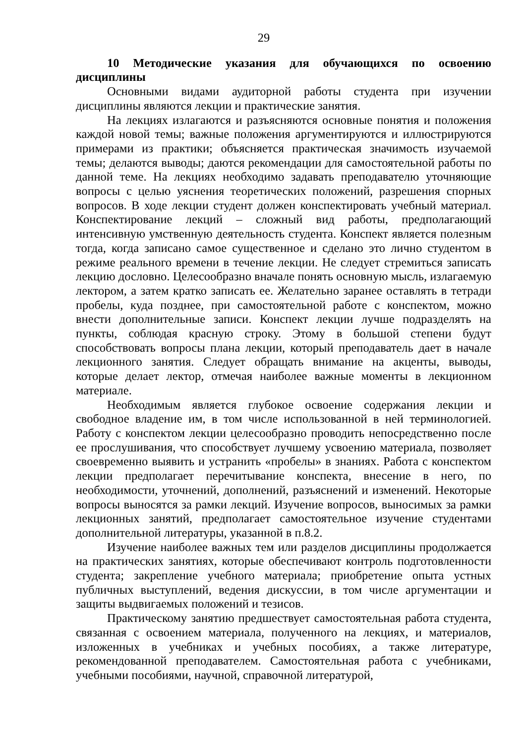29
10 Методические указания для обучающихся по освоению дисциплины
Основными видами аудиторной работы студента при изучении дисциплины являются лекции и практические занятия.
На лекциях излагаются и разъясняются основные понятия и положения каждой новой темы; важные положения аргументируются и иллюстрируются примерами из практики; объясняется практическая значимость изучаемой темы; делаются выводы; даются рекомендации для самостоятельной работы по данной теме. На лекциях необходимо задавать преподавателю уточняющие вопросы с целью уяснения теоретических положений, разрешения спорных вопросов. В ходе лекции студент должен конспектировать учебный материал. Конспектирование лекций – сложный вид работы, предполагающий интенсивную умственную деятельность студента. Конспект является полезным тогда, когда записано самое существенное и сделано это лично студентом в режиме реального времени в течение лекции. Не следует стремиться записать лекцию дословно. Целесообразно вначале понять основную мысль, излагаемую лектором, а затем кратко записать ее. Желательно заранее оставлять в тетради пробелы, куда позднее, при самостоятельной работе с конспектом, можно внести дополнительные записи. Конспект лекции лучше подразделять на пункты, соблюдая красную строку. Этому в большой степени будут способствовать вопросы плана лекции, который преподаватель дает в начале лекционного занятия. Следует обращать внимание на акценты, выводы, которые делает лектор, отмечая наиболее важные моменты в лекционном материале.
Необходимым является глубокое освоение содержания лекции и свободное владение им, в том числе использованной в ней терминологией. Работу с конспектом лекции целесообразно проводить непосредственно после ее прослушивания, что способствует лучшему усвоению материала, позволяет своевременно выявить и устранить «пробелы» в знаниях. Работа с конспектом лекции предполагает перечитывание конспекта, внесение в него, по необходимости, уточнений, дополнений, разъяснений и изменений. Некоторые вопросы выносятся за рамки лекций. Изучение вопросов, выносимых за рамки лекционных занятий, предполагает самостоятельное изучение студентами дополнительной литературы, указанной в п.8.2.
Изучение наиболее важных тем или разделов дисциплины продолжается на практических занятиях, которые обеспечивают контроль подготовленности студента; закрепление учебного материала; приобретение опыта устных публичных выступлений, ведения дискуссии, в том числе аргументации и защиты выдвигаемых положений и тезисов.
Практическому занятию предшествует самостоятельная работа студента, связанная с освоением материала, полученного на лекциях, и материалов, изложенных в учебниках и учебных пособиях, а также литературе, рекомендованной преподавателем. Самостоятельная работа с учебниками, учебными пособиями, научной, справочной литературой,